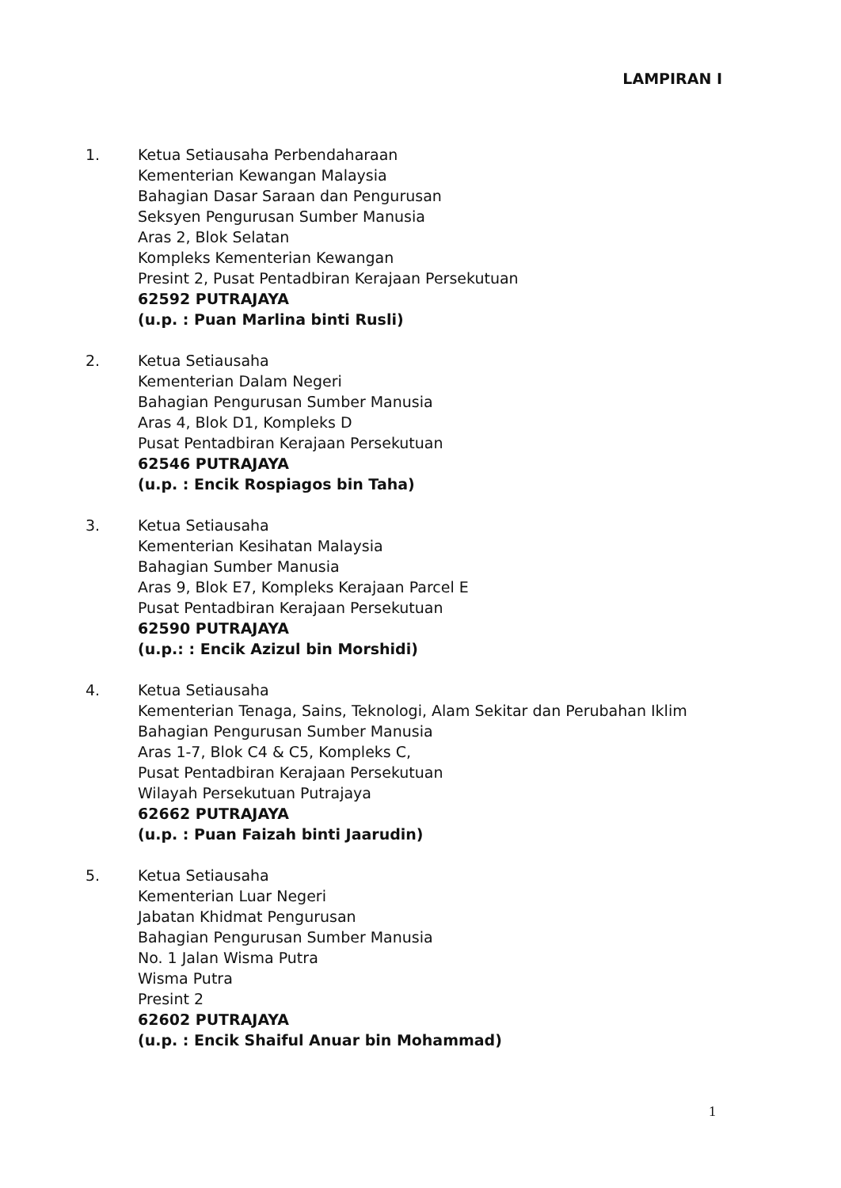LAMPIRAN I
1. Ketua Setiausaha Perbendaharaan
Kementerian Kewangan Malaysia
Bahagian Dasar Saraan dan Pengurusan
Seksyen Pengurusan Sumber Manusia
Aras 2, Blok Selatan
Kompleks Kementerian Kewangan
Presint 2, Pusat Pentadbiran Kerajaan Persekutuan
62592 PUTRAJAYA
(u.p. : Puan Marlina binti Rusli)
2. Ketua Setiausaha
Kementerian Dalam Negeri
Bahagian Pengurusan Sumber Manusia
Aras 4, Blok D1, Kompleks D
Pusat Pentadbiran Kerajaan Persekutuan
62546 PUTRAJAYA
(u.p. : Encik Rospiagos bin Taha)
3. Ketua Setiausaha
Kementerian Kesihatan Malaysia
Bahagian Sumber Manusia
Aras 9, Blok E7, Kompleks Kerajaan Parcel E
Pusat Pentadbiran Kerajaan Persekutuan
62590 PUTRAJAYA
(u.p.: : Encik Azizul bin Morshidi)
4. Ketua Setiausaha
Kementerian Tenaga, Sains, Teknologi, Alam Sekitar dan Perubahan Iklim
Bahagian Pengurusan Sumber Manusia
Aras 1-7, Blok C4 & C5, Kompleks C,
Pusat Pentadbiran Kerajaan Persekutuan
Wilayah Persekutuan Putrajaya
62662 PUTRAJAYA
(u.p. : Puan Faizah binti Jaarudin)
5. Ketua Setiausaha
Kementerian Luar Negeri
Jabatan Khidmat Pengurusan
Bahagian Pengurusan Sumber Manusia
No. 1 Jalan Wisma Putra
Wisma Putra
Presint 2
62602 PUTRAJAYA
(u.p. : Encik Shaiful Anuar bin Mohammad)
1